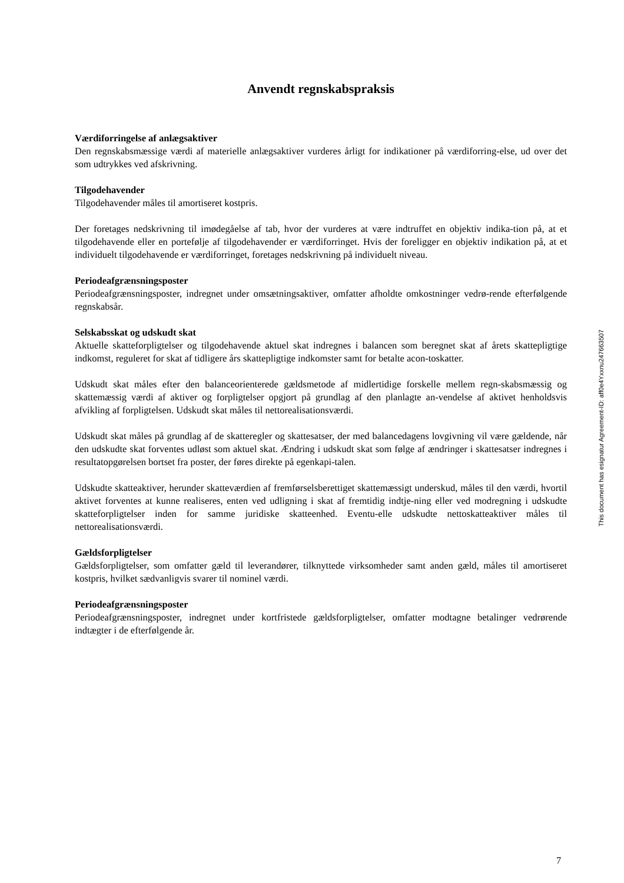Anvendt regnskabspraksis
Værdiforringelse af anlægsaktiver
Den regnskabsmæssige værdi af materielle anlægsaktiver vurderes årligt for indikationer på værdiforring-else, ud over det som udtrykkes ved afskrivning.
Tilgodehavender
Tilgodehavender måles til amortiseret kostpris.
Der foretages nedskrivning til imødegåelse af tab, hvor der vurderes at være indtruffet en objektiv indika-tion på, at et tilgodehavende eller en portefølje af tilgodehavender er værdiforringet. Hvis der foreligger en objektiv indikation på, at et individuelt tilgodehavende er værdiforringet, foretages nedskrivning på individuelt niveau.
Periodeafgrænsningsposter
Periodeafgrænsningsposter, indregnet under omsætningsaktiver, omfatter afholdte omkostninger vedrø-rende efterfølgende regnskabsår.
Selskabsskat og udskudt skat
Aktuelle skatteforpligtelser og tilgodehavende aktuel skat indregnes i balancen som beregnet skat af årets skattepligtige indkomst, reguleret for skat af tidligere års skattepligtige indkomster samt for betalte acon-toskatter.
Udskudt skat måles efter den balanceorienterede gældsmetode af midlertidige forskelle mellem regn-skabsmæssig og skattemæssig værdi af aktiver og forpligtelser opgjort på grundlag af den planlagte an-vendelse af aktivet henholdsvis afvikling af forpligtelsen. Udskudt skat måles til nettorealisationsværdi.
Udskudt skat måles på grundlag af de skatteregler og skattesatser, der med balancedagens lovgivning vil være gældende, når den udskudte skat forventes udløst som aktuel skat. Ændring i udskudt skat som følge af ændringer i skattesatser indregnes i resultatopgørelsen bortset fra poster, der føres direkte på egenkapi-talen.
Udskudte skatteaktiver, herunder skatteværdien af fremførselsberettiget skattemæssigt underskud, måles til den værdi, hvortil aktivet forventes at kunne realiseres, enten ved udligning i skat af fremtidig indtje-ning eller ved modregning i udskudte skatteforpligtelser inden for samme juridiske skatteenhed. Eventu-elle udskudte nettoskatteaktiver måles til nettorealisationsværdi.
Gældsforpligtelser
Gældsforpligtelser, som omfatter gæld til leverandører, tilknyttede virksomheder samt anden gæld, måles til amortiseret kostpris, hvilket sædvanligvis svarer til nominel værdi.
Periodeafgrænsningsposter
Periodeafgrænsningsposter, indregnet under kortfristede gældsforpligtelser, omfatter modtagne betalinger vedrørende indtægter i de efterfølgende år.
This document has esignatur Agreement-ID: aff0e4Yxxnu247663507
7